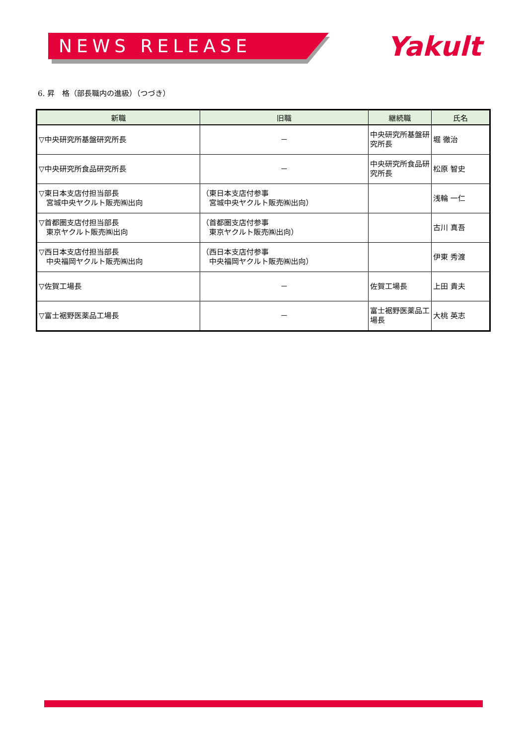NEWS RELEASE
Yakult
6. 昇　格（部長職内の進級）（つづき）
| 新職 | 旧職 | 継続職 | 氏名 |
| --- | --- | --- | --- |
| ▽中央研究所基盤研究所長 | － | 中央研究所基盤研究所長 | 堀 徹治 |
| ▽中央研究所食品研究所長 | － | 中央研究所食品研究所長 | 松原 智史 |
| ▽東日本支店付担当部長 宮城中央ヤクルト販売㈱出向 | （東日本支店付参事 宮城中央ヤクルト販売㈱出向） | | 浅輪 一仁 |
| ▽首都圏支店付担当部長 東京ヤクルト販売㈱出向 | （首都圏支店付参事 東京ヤクルト販売㈱出向） | | 古川 真吾 |
| ▽西日本支店付担当部長 中央福岡ヤクルト販売㈱出向 | （西日本支店付参事 中央福岡ヤクルト販売㈱出向） | | 伊東 秀渡 |
| ▽佐賀工場長 | － | 佐賀工場長 | 上田 貴夫 |
| ▽富士裾野医薬品工場長 | － | 富士裾野医薬品工場長 | 大桃 英志 |